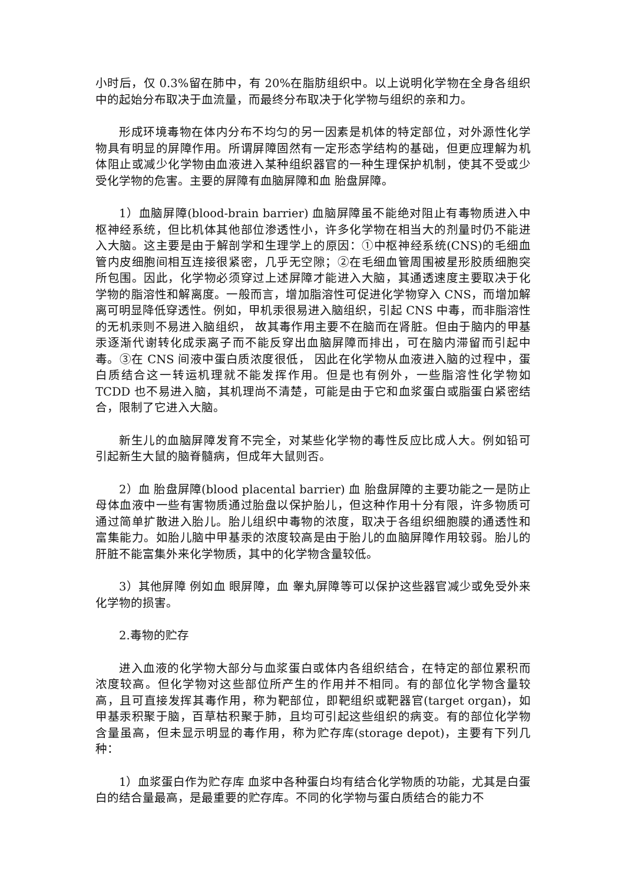小时后，仅 0.3%留在肺中，有 20%在脂肪组织中。以上说明化学物在全身各组织中的起始分布取决于血流量，而最终分布取决于化学物与组织的亲和力。
形成环境毒物在体内分布不均匀的另一因素是机体的特定部位，对外源性化学物具有明显的屏障作用。所谓屏障固然有一定形态学结构的基础，但更应理解为机体阻止或减少化学物由血液进入某种组织器官的一种生理保护机制，使其不受或少受化学物的危害。主要的屏障有血脑屏障和血 胎盘屏障。
1）血脑屏障(blood-brain barrier) 血脑屏障虽不能绝对阻止有毒物质进入中枢神经系统，但比机体其他部位渗透性小，许多化学物在相当大的剂量时仍不能进入大脑。这主要是由于解剖学和生理学上的原因：①中枢神经系统(CNS)的毛细血管内皮细胞间相互连接很紧密，几乎无空隙；②在毛细血管周围被星形胶质细胞突所包围。因此，化学物必须穿过上述屏障才能进入大脑，其通透速度主要取决于化学物的脂溶性和解离度。一般而言，增加脂溶性可促进化学物穿入 CNS，而增加解离可明显降低穿透性。例如，甲机汞很易进入脑组织，引起 CNS 中毒，而非脂溶性的无机汞则不易进入脑组织， 故其毒作用主要不在脑而在肾脏。但由于脑内的甲基汞逐渐代谢转化成汞离子而不能反穿出血脑屏障而排出，可在脑内滞留而引起中毒。③在 CNS 间液中蛋白质浓度很低， 因此在化学物从血液进入脑的过程中，蛋白质结合这一转运机理就不能发挥作用。但是也有例外，一些脂溶性化学物如 TCDD 也不易进入脑，其机理尚不清楚，可能是由于它和血浆蛋白或脂蛋白紧密结合，限制了它进入大脑。
新生儿的血脑屏障发育不完全，对某些化学物的毒性反应比成人大。例如铅可引起新生大鼠的脑脊髓病，但成年大鼠则否。
2）血 胎盘屏障(blood placental barrier) 血 胎盘屏障的主要功能之一是防止母体血液中一些有害物质通过胎盘以保护胎儿，但这种作用十分有限，许多物质可通过简单扩散进入胎儿。胎儿组织中毒物的浓度，取决于各组织细胞膜的通透性和富集能力。如胎儿脑中甲基汞的浓度较高是由于胎儿的血脑屏障作用较弱。胎儿的肝脏不能富集外来化学物质，其中的化学物含量较低。
3）其他屏障 例如血 眼屏障，血 睾丸屏障等可以保护这些器官减少或免受外来化学物的损害。
2.毒物的贮存
进入血液的化学物大部分与血浆蛋白或体内各组织结合，在特定的部位累积而浓度较高。但化学物对这些部位所产生的作用并不相同。有的部位化学物含量较高，且可直接发挥其毒作用，称为靶部位，即靶组织或靶器官(target organ)，如甲基汞积聚于脑，百草枯积聚于肺，且均可引起这些组织的病变。有的部位化学物含量虽高，但未显示明显的毒作用，称为贮存库(storage depot)，主要有下列几种：
1）血浆蛋白作为贮存库 血浆中各种蛋白均有结合化学物质的功能，尤其是白蛋白的结合量最高，是最重要的贮存库。不同的化学物与蛋白质结合的能力不